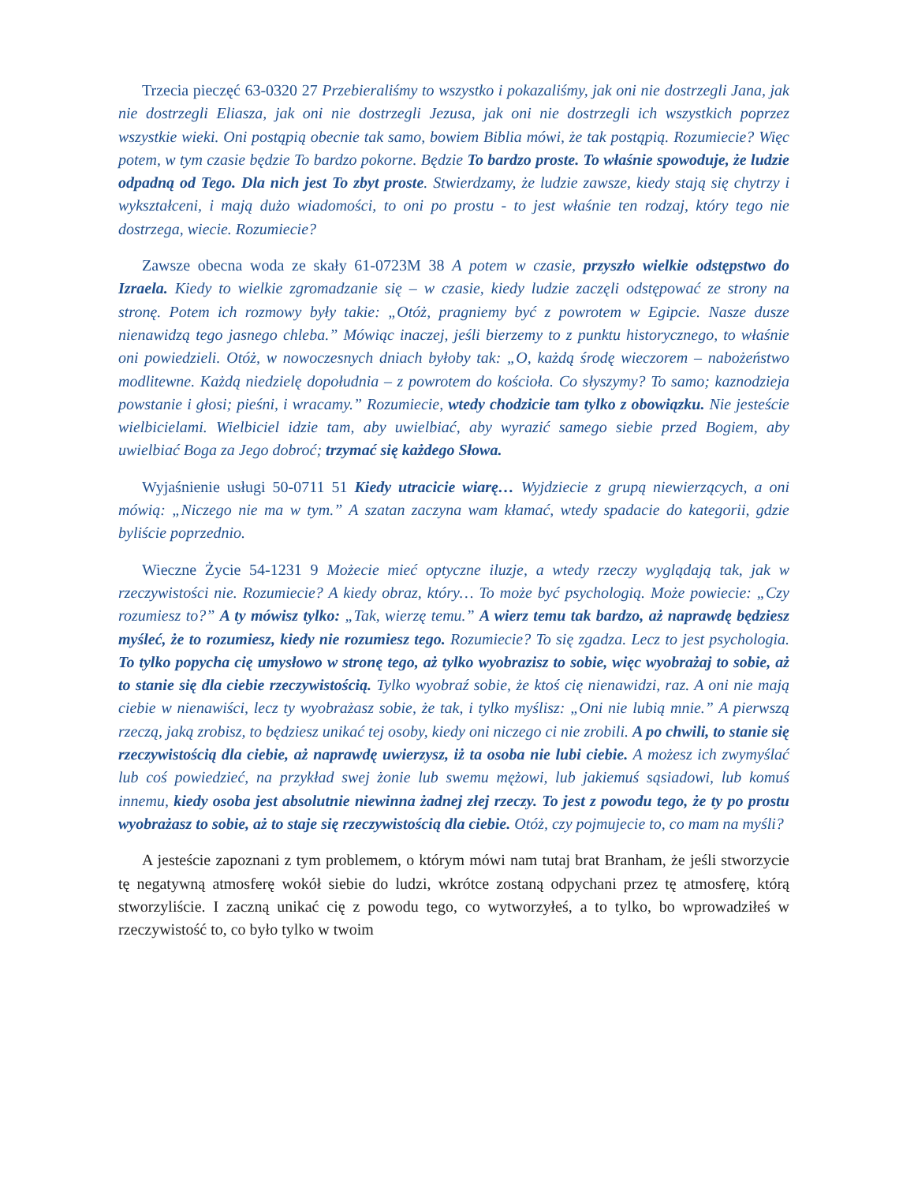Trzecia pieczęć 63-0320 27 Przebieraliśmy to wszystko i pokazaliśmy, jak oni nie dostrzegli Jana, jak nie dostrzegli Eliasza, jak oni nie dostrzegli Jezusa, jak oni nie dostrzegli ich wszystkich poprzez wszystkie wieki. Oni postąpią obecnie tak samo, bowiem Biblia mówi, że tak postąpią. Rozumiecie? Więc potem, w tym czasie będzie To bardzo pokorne. Będzie To bardzo proste. To właśnie spowoduje, że ludzie odpadną od Tego. Dla nich jest To zbyt proste. Stwierdzamy, że ludzie zawsze, kiedy stają się chytrzy i wykształceni, i mają dużo wiadomości, to oni po prostu - to jest właśnie ten rodzaj, który tego nie dostrzega, wiecie. Rozumiecie?
Zawsze obecna woda ze skały 61-0723M 38 A potem w czasie, przyszło wielkie odstępstwo do Izraela. Kiedy to wielkie zgromadzanie się – w czasie, kiedy ludzie zaczęli odstępować ze strony na stronę. Potem ich rozmowy były takie: „Otóż, pragniemy być z powrotem w Egipcie. Nasze dusze nienawidzą tego jasnego chleba.” Mówiąc inaczej, jeśli bierzemy to z punktu historycznego, to właśnie oni powiedzieli. Otóż, w nowoczesnych dniach byłoby tak: „O, każdą środę wieczorem – nabożeństwo modlitewne. Każdą niedzielę dopołudnia – z powrotem do kościoła. Co słyszymy? To samo; kaznodzieja powstanie i głosi; pieśni, i wracamy.” Rozumiecie, wtedy chodzicie tam tylko z obowiązku. Nie jesteście wielbicielami. Wielbiciel idzie tam, aby uwielbiać, aby wyrazić samego siebie przed Bogiem, aby uwielbiać Boga za Jego dobroć; trzymać się każdego Słowa.
Wyjaśnienie usługi 50-0711 51 Kiedy utracicie wiarę… Wyjdziecie z grupą niewierzących, a oni mówią: „Niczego nie ma w tym.” A szatan zaczyna wam kłamać, wtedy spadacie do kategorii, gdzie byliście poprzednio.
Wieczne Życie 54-1231 9 Możecie mieć optyczne iluzje, a wtedy rzeczy wyglądają tak, jak w rzeczywistości nie. Rozumiecie? A kiedy obraz, który… To może być psychologią. Może powiecie: „Czy rozumiesz to?” A ty mówisz tylko: „Tak, wierzę temu.” A wierz temu tak bardzo, aż naprawdę będziesz myśleć, że to rozumiesz, kiedy nie rozumiesz tego. Rozumiecie? To się zgadza. Lecz to jest psychologia. To tylko popycha cię umysłowo w stronę tego, aż tylko wyobrazisz to sobie, więc wyobrażaj to sobie, aż to stanie się dla ciebie rzeczywistością. Tylko wyobraź sobie, że ktoś cię nienawidzi, raz. A oni nie mają ciebie w nienawiści, lecz ty wyobrażasz sobie, że tak, i tylko myślisz: „Oni nie lubią mnie.” A pierwszą rzeczą, jaką zrobisz, to będziesz unikać tej osoby, kiedy oni niczego ci nie zrobili. A po chwili, to stanie się rzeczywistością dla ciebie, aż naprawdę uwierzysz, iż ta osoba nie lubi ciebie. A możesz ich zwymyślać lub coś powiedzieć, na przykład swej żonie lub swemu mężowi, lub jakiemuś sąsiadowi, lub komuś innemu, kiedy osoba jest absolutnie niewinna żadnej złej rzeczy. To jest z powodu tego, że ty po prostu wyobrażasz to sobie, aż to staje się rzeczywistością dla ciebie. Otóż, czy pojmujecie to, co mam na myśli?
A jesteście zapoznani z tym problemem, o którym mówi nam tutaj brat Branham, że jeśli stworzycie tę negatywną atmosferę wokół siebie do ludzi, wkrótce zostaną odpychani przez tę atmosferę, którą stworzyliście. I zaczną unikać cię z powodu tego, co wytworzyłeś, a to tylko, bo wprowadziłeś w rzeczywistość to, co było tylko w twoim